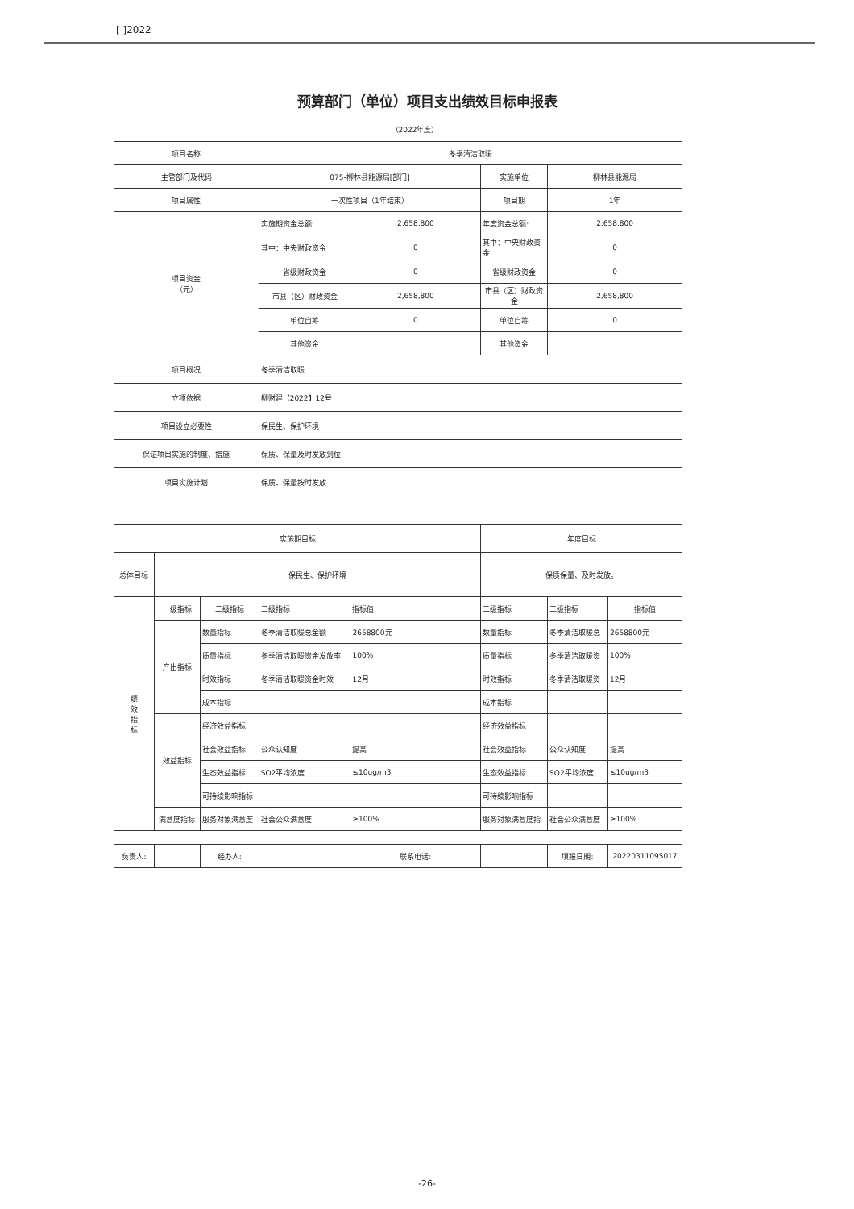[ ]2022
预算部门（单位）项目支出绩效目标申报表
（2022年度）
| 项目名称 | | | 冬季清洁取暖 | | | | |
| 主管部门及代码 | | | 075-柳林县能源局[部门] | | 实施单位 | 柳林县能源局 | |
| 项目属性 | | | 一次性项目（1年结束） | | 项目期 | 1年 | |
| 项目资金 （元） | | | 实施期资金总额: | 2,658,800 | 年度资金总额: | 2,658,800 | |
| | | | 其中：中央财政资金 | 0 | 其中：中央财政资金 | 0 | |
| | | | 省级财政资金 | 0 | 省级财政资金 | 0 | |
| | | | 市县（区）财政资金 | 2,658,800 | 市县（区）财政资金 | 2,658,800 | |
| | | | 单位自筹 | 0 | 单位自筹 | 0 | |
| | | | 其他资金 | | 其他资金 | | |
| 项目概况 | | | 冬季清洁取暖 | | | | |
| 立项依据 | | | 柳财建【2022】12号 | | | | |
| 项目设立必要性 | | | 保民生、保护环境 | | | | |
| 保证项目实施的制度、措施 | | | 保质、保量及时发放到位 | | | | |
| 项目实施计划 | | | 保质、保量按时发放 | | | | |
| 实施期目标 | | | | | 年度目标 | | |
| 总体目标 | 保民生、保护环境 | | | | 保质保量、及时发放。 | | |
| 绩 效 指 标 | 一级指标 | 二级指标 | 三级指标 | 指标值 | 二级指标 | 三级指标 | 指标值 |
| | 产出指标 | 数量指标 | 冬季清洁取暖总金额 | 2658800元 | 数量指标 | 冬季清洁取暖总 | 2658800元 |
| | | 质量指标 | 冬季清洁取暖资金发放率 | 100% | 质量指标 | 冬季清洁取暖资 | 100% |
| | | 时效指标 | 冬季清洁取暖资金时效 | 12月 | 时效指标 | 冬季清洁取暖资 | 12月 |
| | | 成本指标 | | | 成本指标 | | |
| | 效益指标 | 经济效益指标 | | | 经济效益指标 | | |
| | | 社会效益指标 | 公众认知度 | 提高 | 社会效益指标 | 公众认知度 | 提高 |
| | | 生态效益指标 | SO2平均浓度 | ≤10ug/m3 | 生态效益指标 | SO2平均浓度 | ≤10ug/m3 |
| | | 可持续影响指标 | | | 可持续影响指标 | | |
| | 满意度指标 | 服务对象满意度 | 社会公众满意度 | ≥100% | 服务对象满意度指 | 社会公众满意度 | ≥100% |
| 负责人: | | 经办人: | | 联系电话: | | 填报日期: | 20220311095017 |
-26-